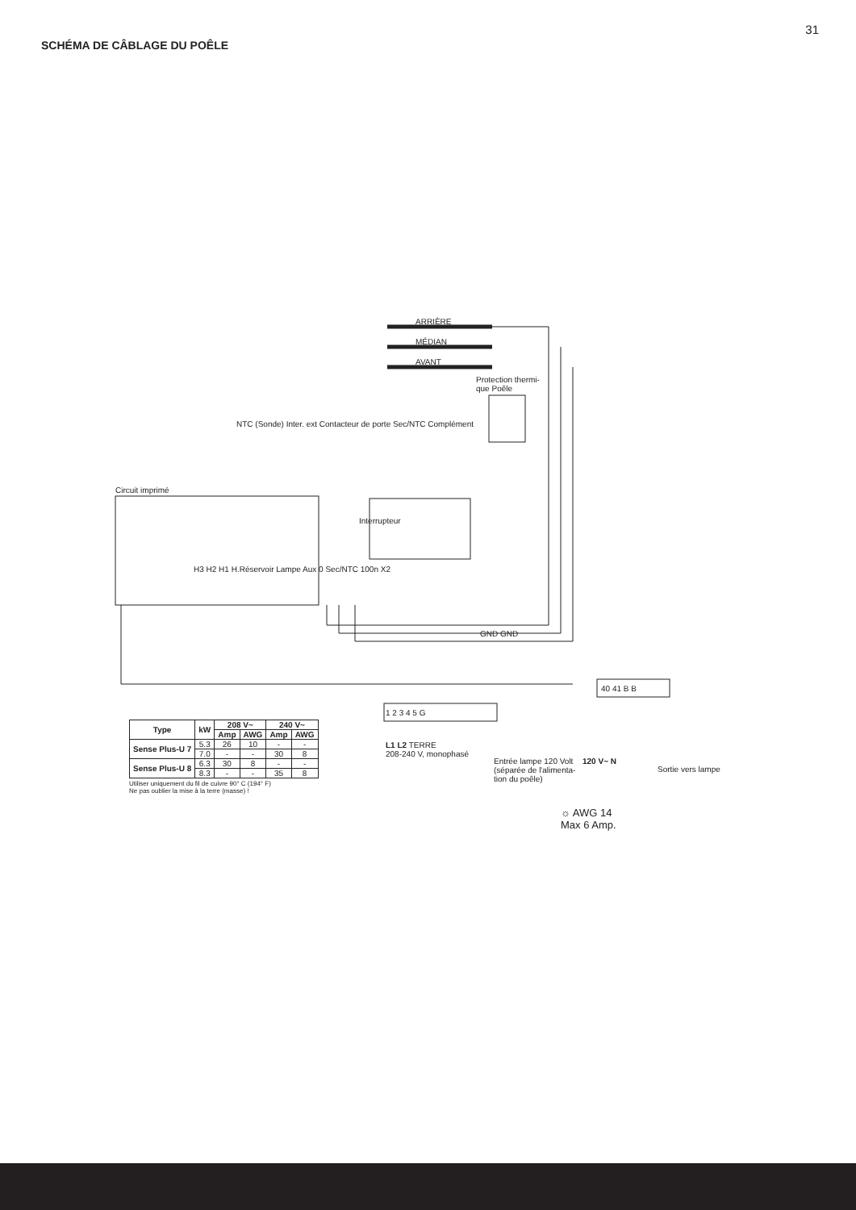31
SCHÉMA DE CÂBLAGE DU POÊLE
ARRIÈRE
MÉDIAN
AVANT
Protection thermi-
que Poêle
Circuit imprimé
NTC (Sonde) Inter. ext Contacteur de porte Sec/NTC Complément
Interrupteur
H3 H2 H1 H.Réservoir Lampe Aux 0 Sec/NTC 100n X2
GND GND
1 2 3 4 5 G
40 41 B B
L1 L2 TERRE
208-240 V, monophasé
Entrée lampe 120 Volt
(séparée de l'alimenta-
tion du poêle)
120 V~ N
Sortie vers lampe
☼ AWG 14
Max 6 Amp.
| Type | kW | 208 V~ | | 240 V~ | |
| --- | --- | --- | --- | --- | --- |
| | | Amp | AWG | Amp | AWG |
| Sense Plus-U 7 | 5.3 | 26 | 10 | - | - |
| | 7.0 | - | - | 30 | 8 |
| Sense Plus-U 8 | 6.3 | 30 | 8 | - | - |
| | 8.3 | - | - | 35 | 8 |
Utiliser uniquement du fil de cuivre 90° C (194° F)
Ne pas oublier la mise à la terre (masse) !